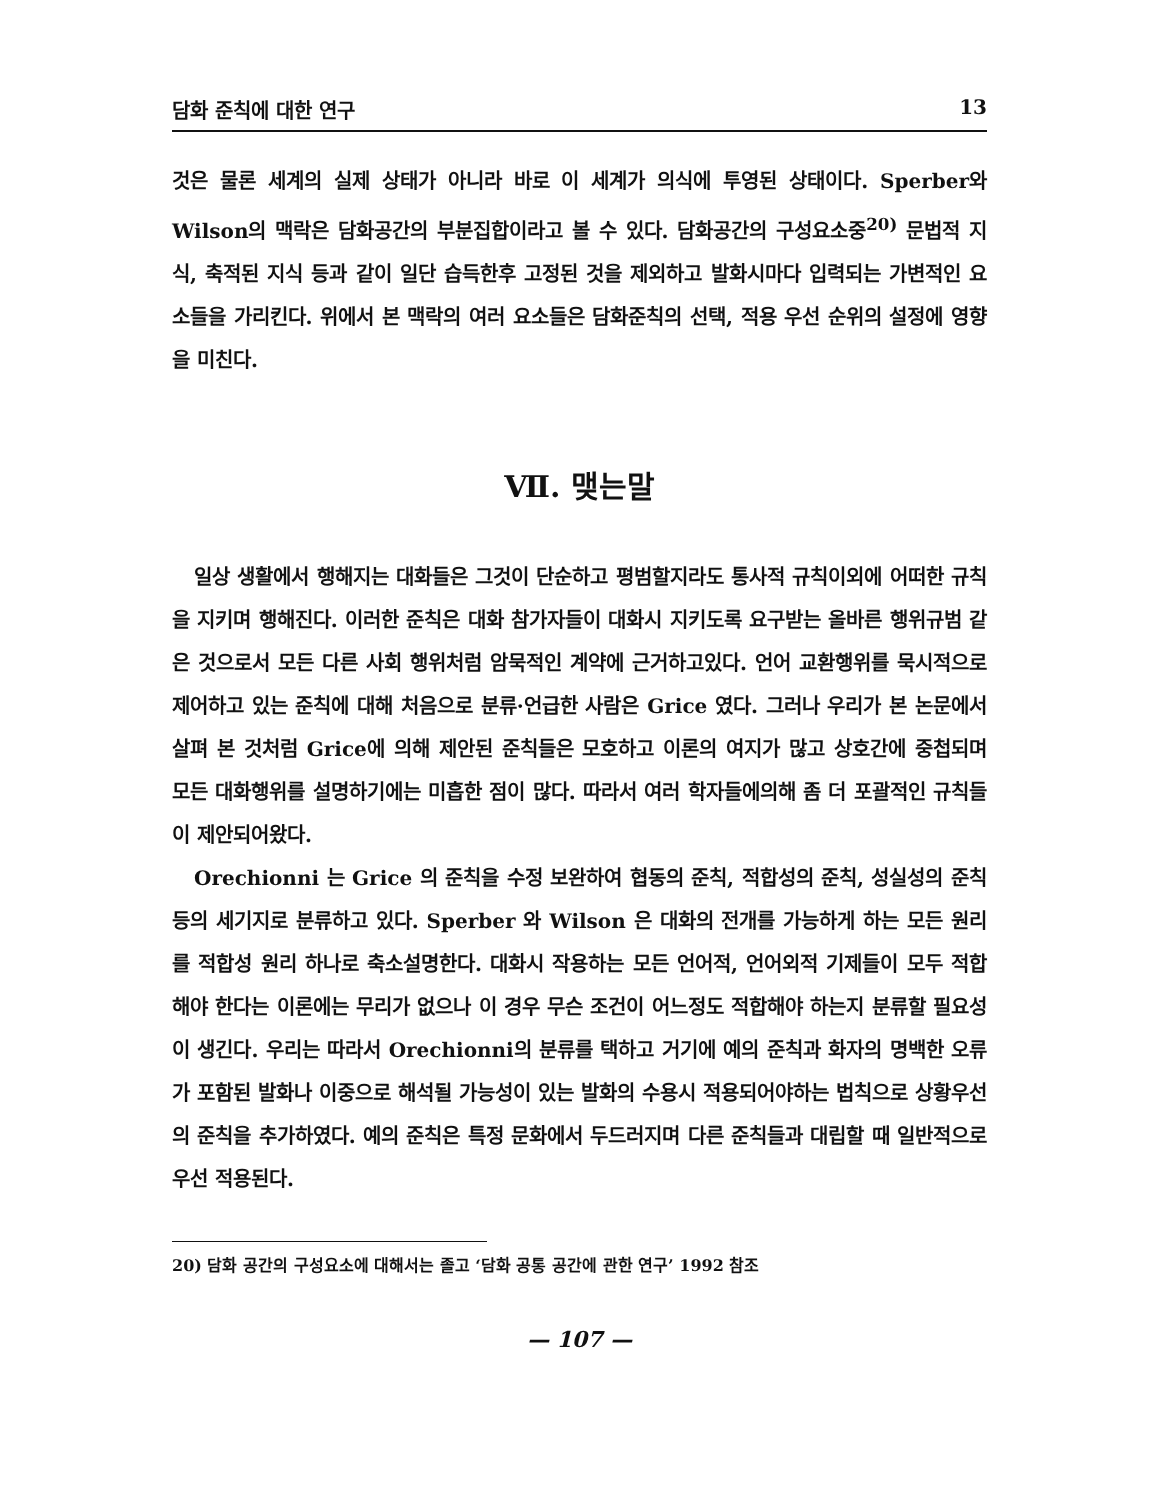담화 준칙에 대한 연구 13
것은 물론 세계의 실제 상태가 아니라 바로 이 세계가 의식에 투영된 상태이다. Sperber와 Wilson의 맥락은 담화공간의 부분집합이라고 볼 수 있다. 담화공간의 구성요소중<sup>20)</sup> 문법적 지식, 축적된 지식 등과 같이 일단 습득한후 고정된 것을 제외하고 발화시마다 입력되는 가변적인 요소들을 가리킨다. 위에서 본 맥락의 여러 요소들은 담화준칙의 선택, 적용 우선 순위의 설정에 영향을 미친다.
Ⅶ. 맺는말
일상 생활에서 행해지는 대화들은 그것이 단순하고 평범할지라도 통사적 규칙이외에 어떠한 규칙을 지키며 행해진다. 이러한 준칙은 대화 참가자들이 대화시 지키도록 요구받는 올바른 행위규범 같은 것으로서 모든 다른 사회 행위처럼 암묵적인 계약에 근거하고있다. 언어 교환행위를 묵시적으로 제어하고 있는 준칙에 대해 처음으로 분류·언급한 사람은 Grice 였다. 그러나 우리가 본 논문에서 살펴 본 것처럼 Grice에 의해 제안된 준칙들은 모호하고 이론의 여지가 많고 상호간에 중첩되며 모든 대화행위를 설명하기에는 미흡한 점이 많다. 따라서 여러 학자들에의해 좀 더 포괄적인 규칙들이 제안되어왔다.
Orechionni 는 Grice 의 준칙을 수정 보완하여 협동의 준칙, 적합성의 준칙, 성실성의 준칙 등의 세기지로 분류하고 있다. Sperber 와 Wilson 은 대화의 전개를 가능하게 하는 모든 원리를 적합성 원리 하나로 축소설명한다. 대화시 작용하는 모든 언어적, 언어외적 기제들이 모두 적합해야 한다는 이론에는 무리가 없으나 이 경우 무슨 조건이 어느정도 적합해야 하는지 분류할 필요성이 생긴다. 우리는 따라서 Orechionni의 분류를 택하고 거기에 예의 준칙과 화자의 명백한 오류가 포함된 발화나 이중으로 해석될 가능성이 있는 발화의 수용시 적용되어야하는 법칙으로 상황우선의 준칙을 추가하였다. 예의 준칙은 특정 문화에서 두드러지며 다른 준칙들과 대립할 때 일반적으로 우선 적용된다.
20) 담화 공간의 구성요소에 대해서는 졸고 ‘담화 공통 공간에 관한 연구’ 1992 참조
— 107 —